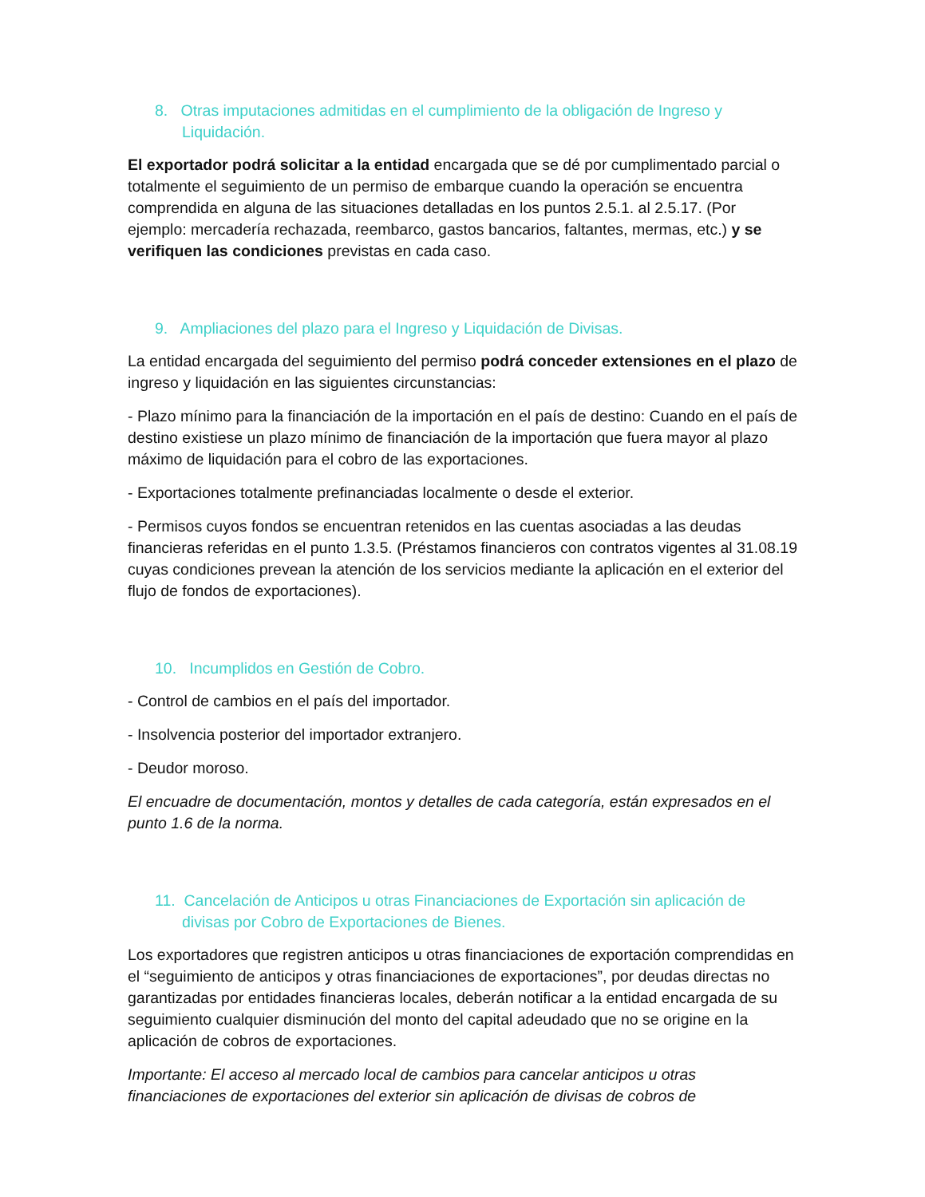8. Otras imputaciones admitidas en el cumplimiento de la obligación de Ingreso y Liquidación.
El exportador podrá solicitar a la entidad encargada que se dé por cumplimentado parcial o totalmente el seguimiento de un permiso de embarque cuando la operación se encuentra comprendida en alguna de las situaciones detalladas en los puntos 2.5.1. al 2.5.17. (Por ejemplo: mercadería rechazada, reembarco, gastos bancarios, faltantes, mermas, etc.) y se verifiquen las condiciones previstas en cada caso.
9. Ampliaciones del plazo para el Ingreso y Liquidación de Divisas.
La entidad encargada del seguimiento del permiso podrá conceder extensiones en el plazo de ingreso y liquidación en las siguientes circunstancias:
- Plazo mínimo para la financiación de la importación en el país de destino: Cuando en el país de destino existiese un plazo mínimo de financiación de la importación que fuera mayor al plazo máximo de liquidación para el cobro de las exportaciones.
- Exportaciones totalmente prefinanciadas localmente o desde el exterior.
- Permisos cuyos fondos se encuentran retenidos en las cuentas asociadas a las deudas financieras referidas en el punto 1.3.5. (Préstamos financieros con contratos vigentes al 31.08.19 cuyas condiciones prevean la atención de los servicios mediante la aplicación en el exterior del flujo de fondos de exportaciones).
10. Incumplidos en Gestión de Cobro.
- Control de cambios en el país del importador.
- Insolvencia posterior del importador extranjero.
- Deudor moroso.
El encuadre de documentación, montos y detalles de cada categoría, están expresados en el punto 1.6 de la norma.
11. Cancelación de Anticipos u otras Financiaciones de Exportación sin aplicación de divisas por Cobro de Exportaciones de Bienes.
Los exportadores que registren anticipos u otras financiaciones de exportación comprendidas en el “seguimiento de anticipos y otras financiaciones de exportaciones”, por deudas directas no garantizadas por entidades financieras locales, deberán notificar a la entidad encargada de su seguimiento cualquier disminución del monto del capital adeudado que no se origine en la aplicación de cobros de exportaciones.
Importante: El acceso al mercado local de cambios para cancelar anticipos u otras financiaciones de exportaciones del exterior sin aplicación de divisas de cobros de